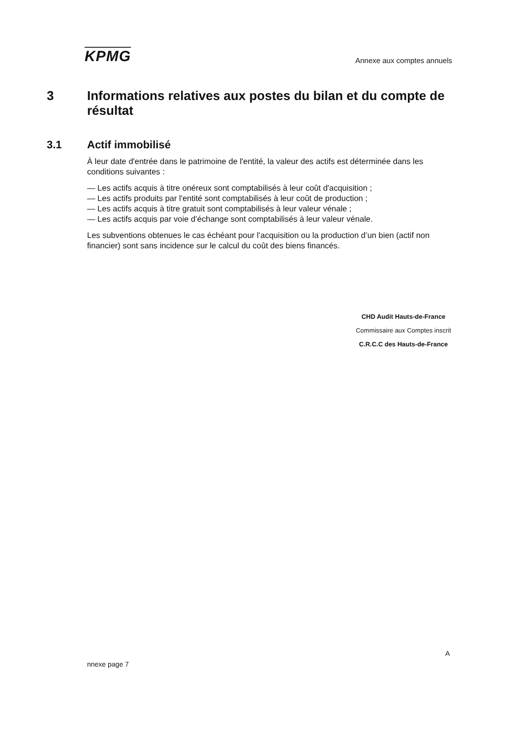KPMG
Annexe aux comptes annuels
3 Informations relatives aux postes du bilan et du compte de résultat
3.1 Actif immobilisé
À leur date d'entrée dans le patrimoine de l'entité, la valeur des actifs est déterminée dans les conditions suivantes :
— Les actifs acquis à titre onéreux sont comptabilisés à leur coût d'acquisition ;
— Les actifs produits par l'entité sont comptabilisés à leur coût de production ;
— Les actifs acquis à titre gratuit sont comptabilisés à leur valeur vénale ;
— Les actifs acquis par voie d’échange sont comptabilisés à leur valeur vénale.
Les subventions obtenues le cas échéant pour l’acquisition ou la production d’un bien (actif non financier) sont sans incidence sur le calcul du coût des biens financés.
CHD Audit Hauts-de-France
Commissaire aux Comptes inscrit
C.R.C.C des Hauts-de-France
A
nnexe page 7